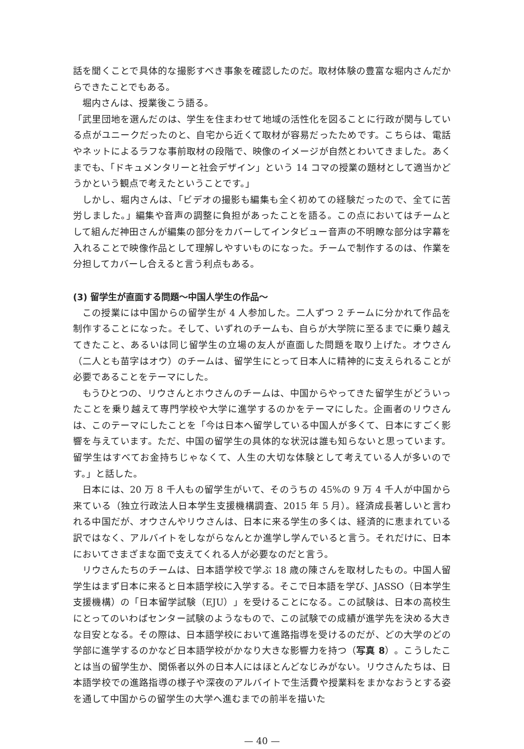話を聞くことで具体的な撮影すべき事象を確認したのだ。取材体験の豊富な堀内さんだからできたことでもある。
堀内さんは、授業後こう語る。
「武里団地を選んだのは、学生を住まわせて地域の活性化を図ることに行政が関与している点がユニークだったのと、自宅から近くて取材が容易だったためです。こちらは、電話やネットによるラフな事前取材の段階で、映像のイメージが自然とわいてきました。あくまでも、「ドキュメンタリーと社会デザイン」という 14 コマの授業の題材として適当かどうかという観点で考えたということです。」
しかし、堀内さんは、「ビデオの撮影も編集も全く初めての経験だったので、全てに苦労しました。」編集や音声の調整に負担があったことを語る。この点においてはチームとして組んだ神田さんが編集の部分をカバーしてインタビュー音声の不明瞭な部分は字幕を入れることで映像作品として理解しやすいものになった。チームで制作するのは、作業を分担してカバーし合えると言う利点もある。
(3) 留学生が直面する問題〜中国人学生の作品〜
この授業には中国からの留学生が 4 人参加した。二人ずつ 2 チームに分かれて作品を制作することになった。そして、いずれのチームも、自らが大学院に至るまでに乗り越えてきたこと、あるいは同じ留学生の立場の友人が直面した問題を取り上げた。オウさん（二人とも苗字はオウ）のチームは、留学生にとって日本人に精神的に支えられることが必要であることをテーマにした。
もうひとつの、リウさんとホウさんのチームは、中国からやってきた留学生がどういったことを乗り越えて専門学校や大学に進学するのかをテーマにした。企画者のリウさんは、このテーマにしたことを「今は日本へ留学している中国人が多くて、日本にすごく影響を与えています。ただ、中国の留学生の具体的な状況は誰も知らないと思っています。留学生はすべてお金持ちじゃなくて、人生の大切な体験として考えている人が多いのです。」と話した。
日本には、20 万 8 千人もの留学生がいて、そのうちの 45%の 9 万 4 千人が中国から来ている（独立行政法人日本学生支援機構調査、2015 年 5 月）。経済成長著しいと言われる中国だが、オウさんやリウさんは、日本に来る学生の多くは、経済的に恵まれている訳ではなく、アルバイトをしながらなんとか進学し学んでいると言う。それだけに、日本においてさまざまな面で支えてくれる人が必要なのだと言う。
リウさんたちのチームは、日本語学校で学ぶ 18 歳の陳さんを取材したもの。中国人留学生はまず日本に来ると日本語学校に入学する。そこで日本語を学び、JASSO（日本学生支援機構）の「日本留学試験（EJU）」を受けることになる。この試験は、日本の高校生にとってのいわばセンター試験のようなもので、この試験での成績が進学先を決める大きな目安となる。その際は、日本語学校において進路指導を受けるのだが、どの大学のどの学部に進学するのかなど日本語学校がかなり大きな影響力を持つ（写真 8）。こうしたことは当の留学生か、関係者以外の日本人にはほとんどなじみがない。リウさんたちは、日本語学校での進路指導の様子や深夜のアルバイトで生活費や授業料をまかなおうとする姿を通して中国からの留学生の大学へ進むまでの前半を描いた
— 40 —